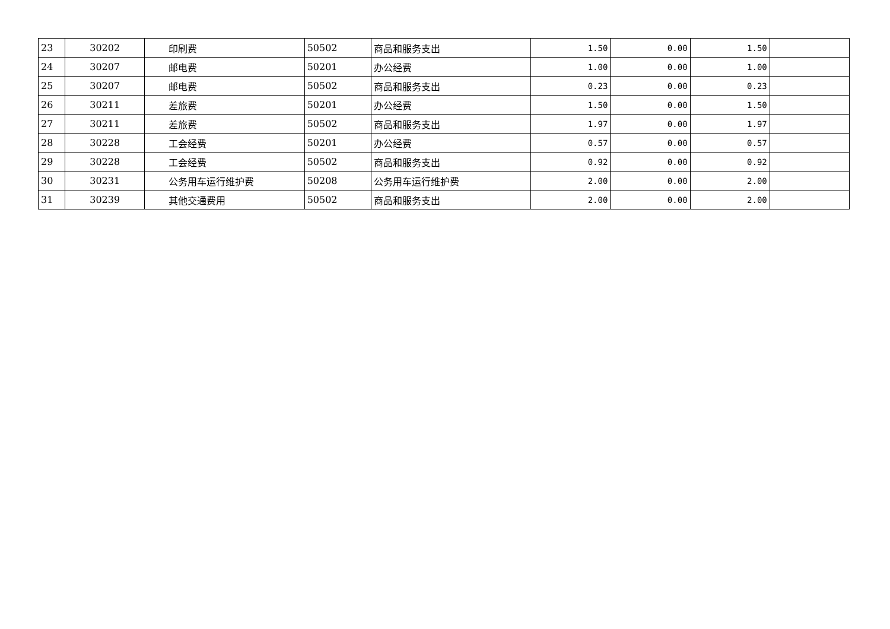| 23 | 30202 | 印刷费 | 50502 | 商品和服务支出 | 1.50 | 0.00 | 1.50 | |
| 24 | 30207 | 邮电费 | 50201 | 办公经费 | 1.00 | 0.00 | 1.00 | |
| 25 | 30207 | 邮电费 | 50502 | 商品和服务支出 | 0.23 | 0.00 | 0.23 | |
| 26 | 30211 | 差旅费 | 50201 | 办公经费 | 1.50 | 0.00 | 1.50 | |
| 27 | 30211 | 差旅费 | 50502 | 商品和服务支出 | 1.97 | 0.00 | 1.97 | |
| 28 | 30228 | 工会经费 | 50201 | 办公经费 | 0.57 | 0.00 | 0.57 | |
| 29 | 30228 | 工会经费 | 50502 | 商品和服务支出 | 0.92 | 0.00 | 0.92 | |
| 30 | 30231 | 公务用车运行维护费 | 50208 | 公务用车运行维护费 | 2.00 | 0.00 | 2.00 | |
| 31 | 30239 | 其他交通费用 | 50502 | 商品和服务支出 | 2.00 | 0.00 | 2.00 | |